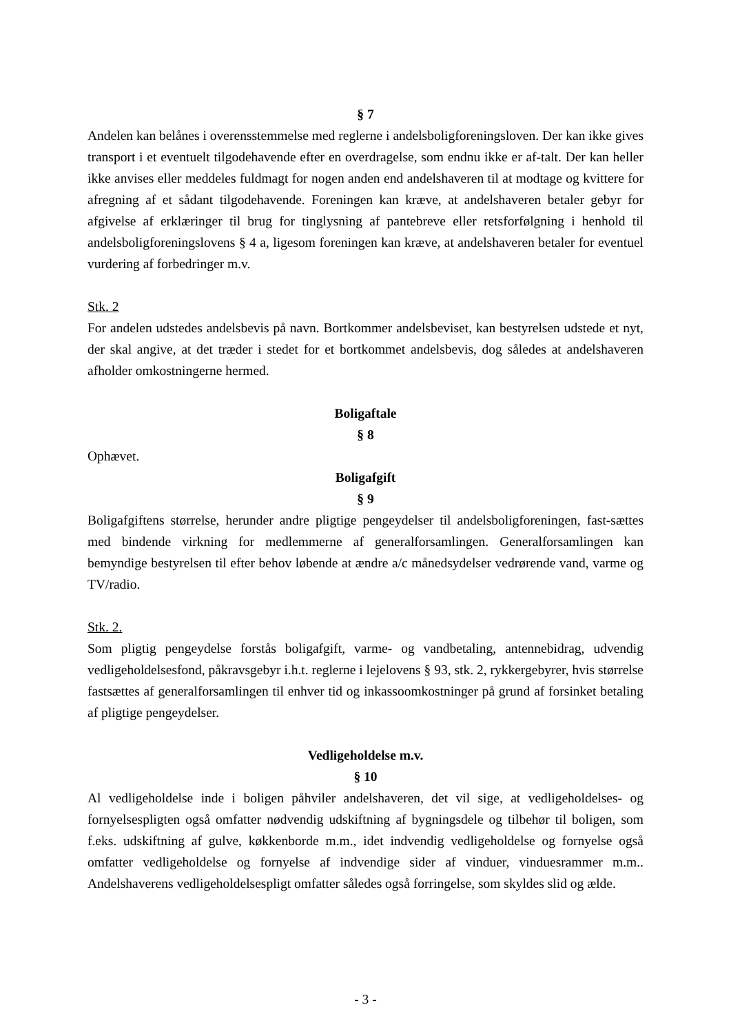§ 7
Andelen kan belånes i overensstemmelse med reglerne i andelsboligforeningsloven. Der kan ikke gives transport i et eventuelt tilgodehavende efter en overdragelse, som endnu ikke er af-talt. Der kan heller ikke anvises eller meddeles fuldmagt for nogen anden end andelshaveren til at modtage og kvittere for afregning af et sådant tilgodehavende. Foreningen kan kræve, at andelshaveren betaler gebyr for afgivelse af erklæringer til brug for tinglysning af pantebreve eller retsforfølgning i henhold til andelsboligforeningslovens § 4 a, ligesom foreningen kan kræve, at andelshaveren betaler for eventuel vurdering af forbedringer m.v.
Stk. 2
For andelen udstedes andelsbevis på navn. Bortkommer andelsbeviset, kan bestyrelsen udstede et nyt, der skal angive, at det træder i stedet for et bortkommet andelsbevis, dog således at andelshaveren afholder omkostningerne hermed.
Boligaftale
§ 8
Ophævet.
Boligafgift
§ 9
Boligafgiftens størrelse, herunder andre pligtige pengeydelser til andelsboligforeningen, fast-sættes med bindende virkning for medlemmerne af generalforsamlingen. Generalforsamlingen kan bemyndige bestyrelsen til efter behov løbende at ændre a/c månedsydelser vedrørende vand, varme og TV/radio.
Stk. 2.
Som pligtig pengeydelse forstås boligafgift, varme- og vandbetaling, antennebidrag, udvendig vedligeholdelsesfond, påkravsgebyr i.h.t. reglerne i lejelovens § 93, stk. 2, rykkergebyrer, hvis størrelse fastsættes af generalforsamlingen til enhver tid og inkassoomkostninger på grund af forsinket betaling af pligtige pengeydelser.
Vedligeholdelse m.v.
§ 10
Al vedligeholdelse inde i boligen påhviler andelshaveren, det vil sige, at vedligeholdelses- og fornyelsespligten også omfatter nødvendig udskiftning af bygningsdele og tilbehør til boligen, som f.eks. udskiftning af gulve, køkkenborde m.m., idet indvendig vedligeholdelse og fornyelse også omfatter vedligeholdelse og fornyelse af indvendige sider af vinduer, vinduesrammer m.m.. Andelshaverens vedligeholdelsespligt omfatter således også forringelse, som skyldes slid og ælde.
- 3 -